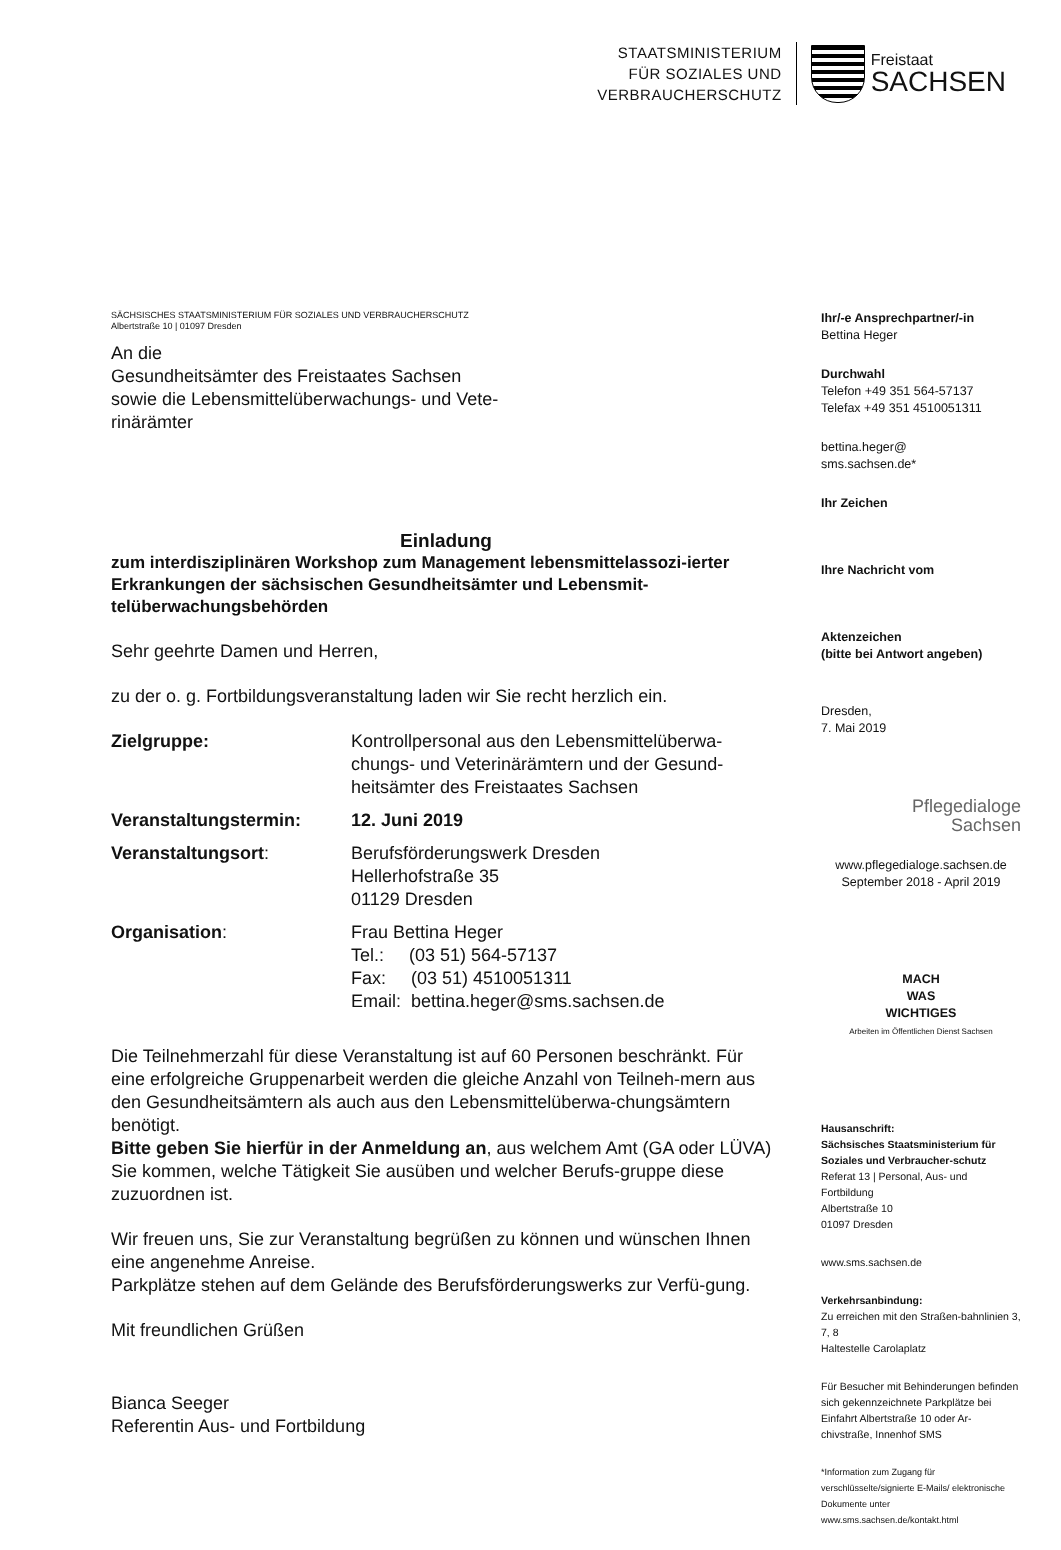STAATSMINISTERIUM
FÜR SOZIALES UND
VERBRAUCHERSCHUTZ
Freistaat
SACHSEN
SÄCHSISCHES STAATSMINISTERIUM FÜR SOZIALES UND VERBRAUCHERSCHUTZ
Albertstraße 10 | 01097 Dresden
An die
Gesundheitsämter des Freistaates Sachsen
sowie die Lebensmittelüberwachungs- und Vete-
rinärämter
Einladung
zum interdisziplinären Workshop zum Management lebensmittelassozi-ierter Erkrankungen der sächsischen Gesundheitsämter und Lebensmit-telüberwachungsbehörden
Sehr geehrte Damen und Herren,
zu der o. g. Fortbildungsveranstaltung laden wir Sie recht herzlich ein.
| Zielgruppe: | Kontrollpersonal aus den Lebensmittelüberwa-chungs- und Veterinärämtern und der Gesund-heitsämter des Freistaates Sachsen |
| Veranstaltungstermin: | 12. Juni 2019 |
| Veranstaltungsort : | Berufsförderungswerk Dresden Hellerhofstraße 35 01129 Dresden |
| Organisation : | Frau Bettina Heger Tel.: (03 51) 564-57137 Fax: (03 51) 4510051311 Email: bettina.heger@sms.sachsen.de |
Die Teilnehmerzahl für diese Veranstaltung ist auf 60 Personen beschränkt. Für eine erfolgreiche Gruppenarbeit werden die gleiche Anzahl von Teilneh-mern aus den Gesundheitsämtern als auch aus den Lebensmittelüberwa-chungsämtern benötigt.
Bitte geben Sie hierfür in der Anmeldung an, aus welchem Amt (GA oder LÜVA) Sie kommen, welche Tätigkeit Sie ausüben und welcher Berufs-gruppe diese zuzuordnen ist.
Wir freuen uns, Sie zur Veranstaltung begrüßen zu können und wünschen Ihnen eine angenehme Anreise.
Parkplätze stehen auf dem Gelände des Berufsförderungswerks zur Verfü-gung.
Mit freundlichen Grüßen
Bianca Seeger
Referentin Aus- und Fortbildung
Ihr/-e Ansprechpartner/-in
Bettina Heger
Durchwahl
Telefon +49 351 564-57137
Telefax +49 351 4510051311
bettina.heger@
sms.sachsen.de*
Ihr Zeichen
Ihre Nachricht vom
Aktenzeichen
(bitte bei Antwort angeben)
Dresden,
7. Mai 2019
Pflegedialoge
Sachsen
www.pflegedialoge.sachsen.de
September 2018 - April 2019
MACH
WAS
WICHTIGES
Arbeiten im Öffentlichen Dienst Sachsen
Hausanschrift:
Sächsisches Staatsministerium für Soziales und Verbraucher-schutz
Referat 13 | Personal, Aus- und Fortbildung
Albertstraße 10
01097 Dresden
www.sms.sachsen.de
Verkehrsanbindung:
Zu erreichen mit den Straßen-bahnlinien 3, 7, 8
Haltestelle Carolaplatz
Für Besucher mit Behinderungen befinden sich gekennzeichnete Parkplätze bei
Einfahrt Albertstraße 10 oder Ar-chivstraße, Innenhof SMS
*Information zum Zugang für verschlüsselte/signierte E-Mails/ elektronische Dokumente unter www.sms.sachsen.de/kontakt.html